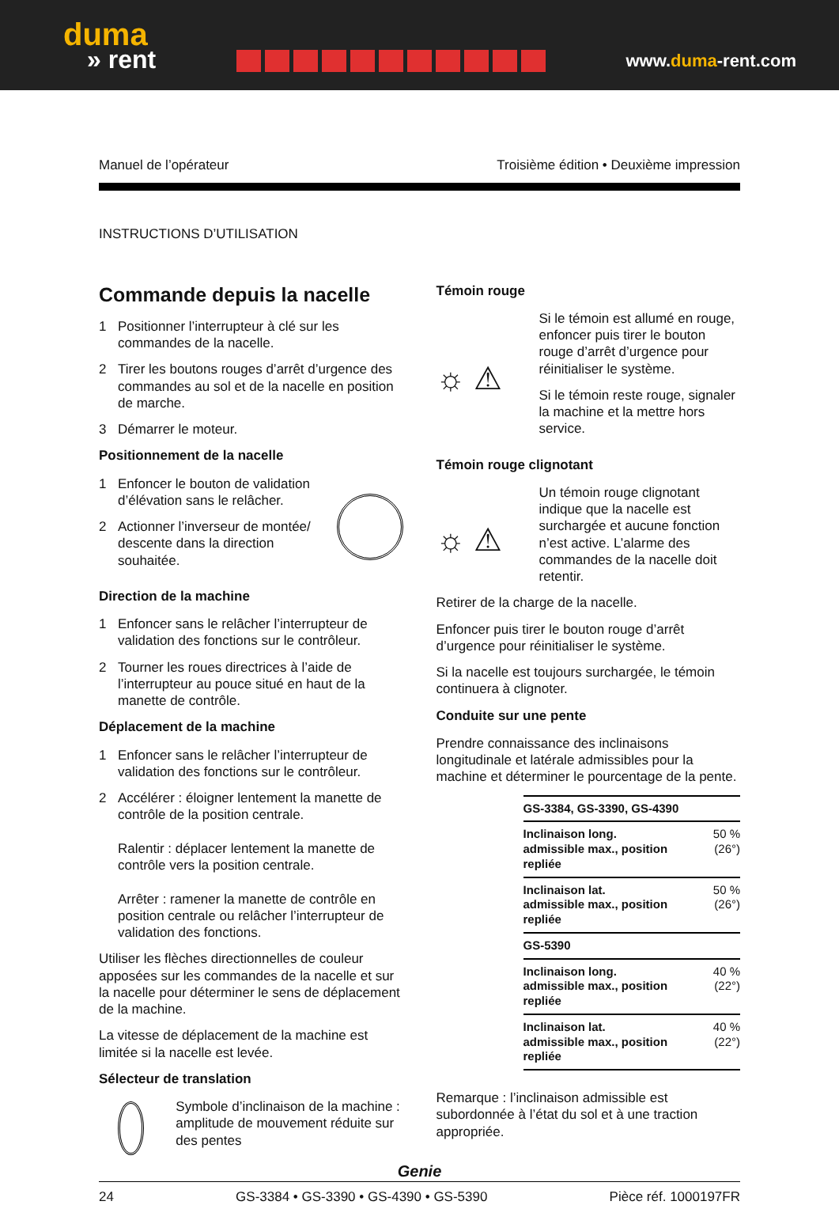duma
» rent
www.duma-rent.com
Manuel de l’opérateur Troisième édition • Deuxième impression
INSTRUCTIONS D’UTILISATION
Commande depuis la nacelle
1 Positionner l’interrupteur à clé sur les commandes de la nacelle.
2 Tirer les boutons rouges d’arrêt d’urgence des commandes au sol et de la nacelle en position de marche.
3 Démarrer le moteur.
Positionnement de la nacelle
1 Enfoncer le bouton de validation d’élévation sans le relâcher.
2 Actionner l’inverseur de montée/ descente dans la direction souhaitée.
Direction de la machine
1 Enfoncer sans le relâcher l’interrupteur de validation des fonctions sur le contrôleur.
2 Tourner les roues directrices à l’aide de l’interrupteur au pouce situé en haut de la manette de contrôle.
Déplacement de la machine
1 Enfoncer sans le relâcher l’interrupteur de validation des fonctions sur le contrôleur.
2 Accélérer : éloigner lentement la manette de contrôle de la position centrale.
Ralentir : déplacer lentement la manette de contrôle vers la position centrale.
Arrêter : ramener la manette de contrôle en position centrale ou relâcher l’interrupteur de validation des fonctions.
Utiliser les flèches directionnelles de couleur apposées sur les commandes de la nacelle et sur la nacelle pour déterminer le sens de déplacement de la machine.
La vitesse de déplacement de la machine est limitée si la nacelle est levée.
Sélecteur de translation
Symbole d’inclinaison de la machine : amplitude de mouvement réduite sur des pentes
Témoin rouge
☼ ⚠
Si le témoin est allumé en rouge, enfoncer puis tirer le bouton rouge d’arrêt d’urgence pour réinitialiser le système.
Si le témoin reste rouge, signaler la machine et la mettre hors service.
Témoin rouge clignotant
☼ ⚠
Un témoin rouge clignotant indique que la nacelle est surchargée et aucune fonction n’est active. L’alarme des commandes de la nacelle doit retentir.
Retirer de la charge de la nacelle.
Enfoncer puis tirer le bouton rouge d’arrêt d’urgence pour réinitialiser le système.
Si la nacelle est toujours surchargée, le témoin continuera à clignoter.
Conduite sur une pente
Prendre connaissance des inclinaisons longitudinale et latérale admissibles pour la machine et déterminer le pourcentage de la pente.
| GS-3384, GS-3390, GS-4390 | |
| Inclinaison long. admissible max., position repliée | 50 % (26°) |
| Inclinaison lat. admissible max., position repliée | 50 % (26°) |
| GS-5390 | |
| Inclinaison long. admissible max., position repliée | 40 % (22°) |
| Inclinaison lat. admissible max., position repliée | 40 % (22°) |
Remarque : l’inclinaison admissible est subordonnée à l’état du sol et à une traction appropriée.
Genie
24 GS-3384 • GS-3390 • GS-4390 • GS-5390 Pièce réf. 1000197FR